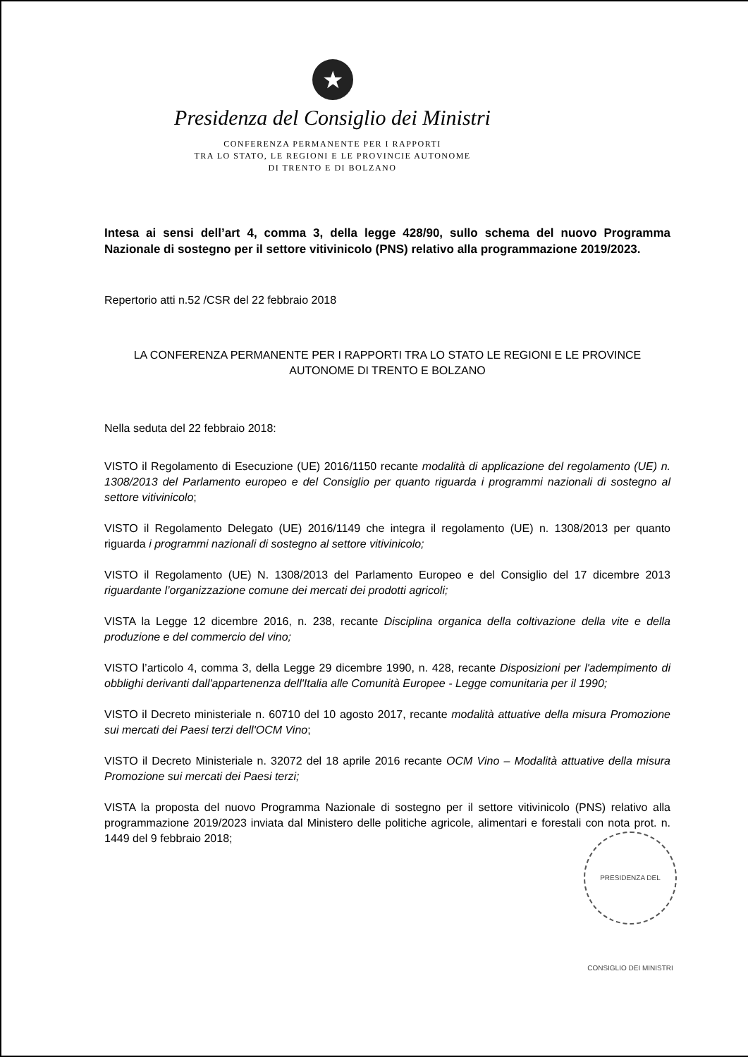★
Presidenza del Consiglio dei Ministri
CONFERENZA PERMANENTE PER I RAPPORTI
TRA LO STATO, LE REGIONI E LE PROVINCIE AUTONOME
DI TRENTO E DI BOLZANO
Intesa ai sensi dell’art 4, comma 3, della legge 428/90, sullo schema del nuovo Programma Nazionale di sostegno per il settore vitivinicolo (PNS) relativo alla programmazione 2019/2023.
Repertorio atti n.52 /CSR del 22 febbraio 2018
LA CONFERENZA PERMANENTE PER I RAPPORTI TRA LO STATO LE REGIONI E LE PROVINCE AUTONOME DI TRENTO E BOLZANO
Nella seduta del 22 febbraio 2018:
VISTO il Regolamento di Esecuzione (UE) 2016/1150 recante modalità di applicazione del regolamento (UE) n. 1308/2013 del Parlamento europeo e del Consiglio per quanto riguarda i programmi nazionali di sostegno al settore vitivinicolo;
VISTO il Regolamento Delegato (UE) 2016/1149 che integra il regolamento (UE) n. 1308/2013 per quanto riguarda i programmi nazionali di sostegno al settore vitivinicolo;
VISTO il Regolamento (UE) N. 1308/2013 del Parlamento Europeo e del Consiglio del 17 dicembre 2013 riguardante l’organizzazione comune dei mercati dei prodotti agricoli;
VISTA la Legge 12 dicembre 2016, n. 238, recante Disciplina organica della coltivazione della vite e della produzione e del commercio del vino;
VISTO l’articolo 4, comma 3, della Legge 29 dicembre 1990, n. 428, recante Disposizioni per l'adempimento di obblighi derivanti dall'appartenenza dell'Italia alle Comunità Europee - Legge comunitaria per il 1990;
VISTO il Decreto ministeriale n. 60710 del 10 agosto 2017, recante modalità attuative della misura Promozione sui mercati dei Paesi terzi dell'OCM Vino;
VISTO il Decreto Ministeriale n. 32072 del 18 aprile 2016 recante OCM Vino – Modalità attuative della misura Promozione sui mercati dei Paesi terzi;
VISTA la proposta del nuovo Programma Nazionale di sostegno per il settore vitivinicolo (PNS) relativo alla programmazione 2019/2023 inviata dal Ministero delle politiche agricole, alimentari e forestali con nota prot. n. 1449 del 9 febbraio 2018;
PRESIDENZA DEL CONSIGLIO DEI MINISTRI